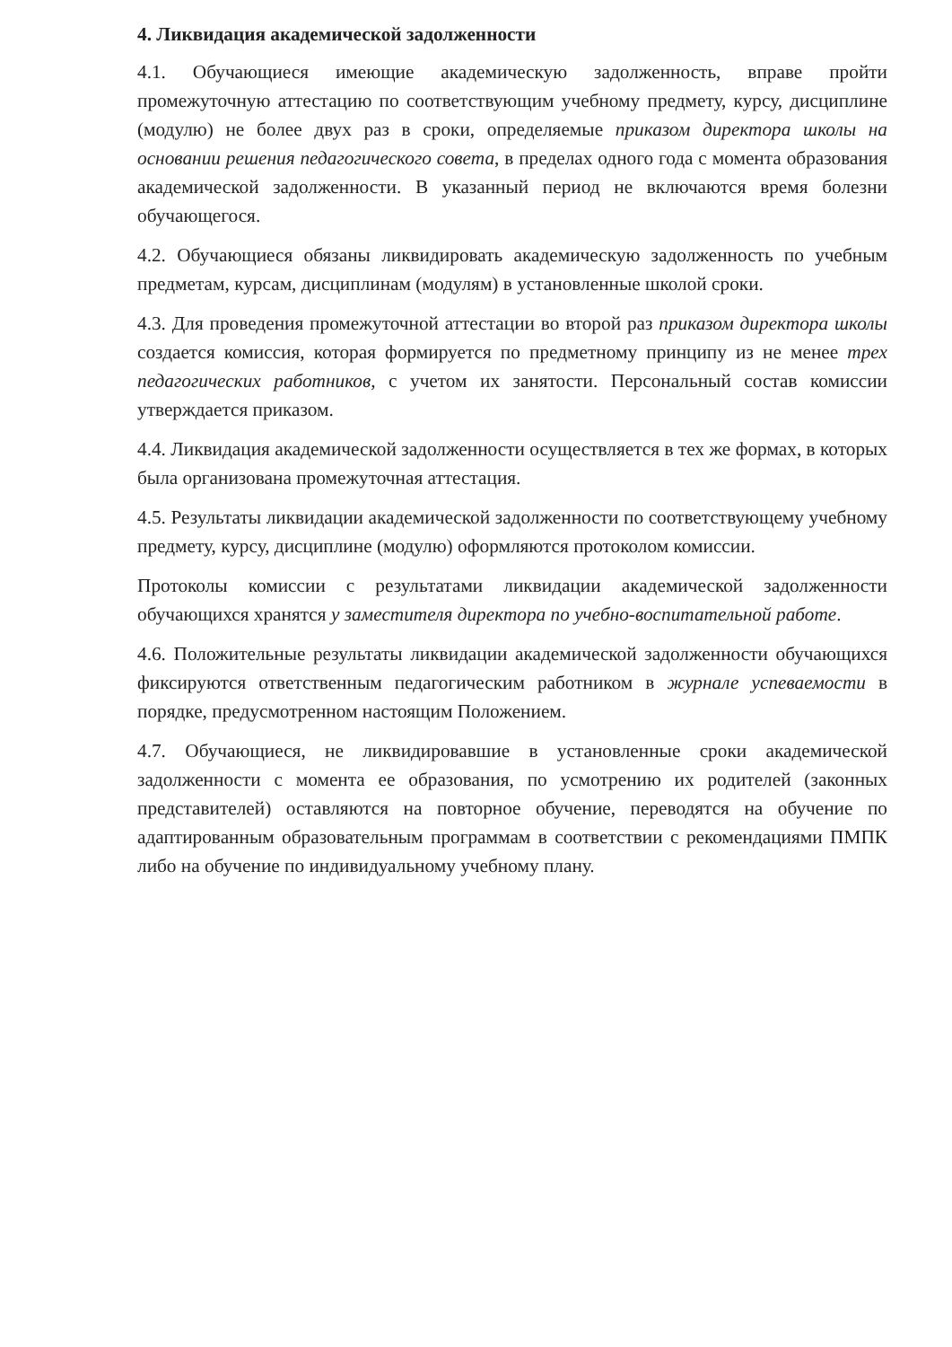4. Ликвидация академической задолженности
4.1. Обучающиеся имеющие академическую задолженность, вправе пройти промежуточную аттестацию по соответствующим учебному предмету, курсу, дисциплине (модулю) не более двух раз в сроки, определяемые приказом директора школы на основании решения педагогического совета, в пределах одного года с момента образования академической задолженности. В указанный период не включаются время болезни обучающегося.
4.2. Обучающиеся обязаны ликвидировать академическую задолженность по учебным предметам, курсам, дисциплинам (модулям) в установленные школой сроки.
4.3. Для проведения промежуточной аттестации во второй раз приказом директора школы создается комиссия, которая формируется по предметному принципу из не менее трех педагогических работников, с учетом их занятости. Персональный состав комиссии утверждается приказом.
4.4. Ликвидация академической задолженности осуществляется в тех же формах, в которых была организована промежуточная аттестация.
4.5. Результаты ликвидации академической задолженности по соответствующему учебному предмету, курсу, дисциплине (модулю) оформляются протоколом комиссии.
Протоколы комиссии с результатами ликвидации академической задолженности обучающихся хранятся у заместителя директора по учебно-воспитательной работе.
4.6. Положительные результаты ликвидации академической задолженности обучающихся фиксируются ответственным педагогическим работником в журнале успеваемости в порядке, предусмотренном настоящим Положением.
4.7. Обучающиеся, не ликвидировавшие в установленные сроки академической задолженности с момента ее образования, по усмотрению их родителей (законных представителей) оставляются на повторное обучение, переводятся на обучение по адаптированным образовательным программам в соответствии с рекомендациями ПМПК либо на обучение по индивидуальному учебному плану.